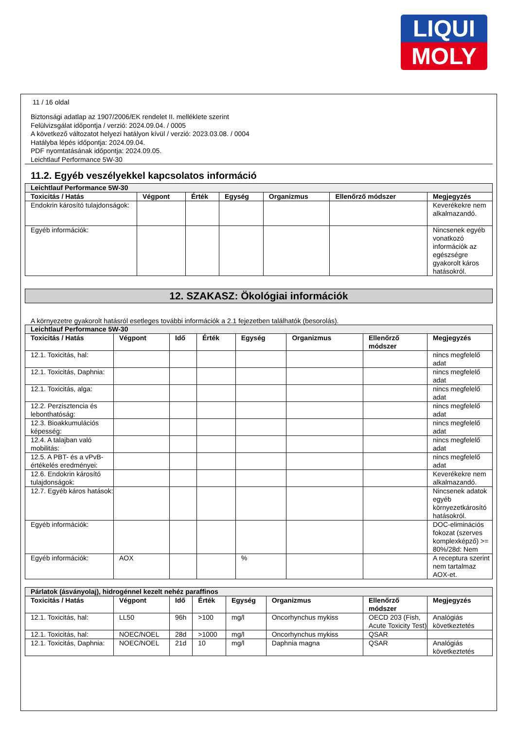LIQUI
MOLY
11 / 16 oldal
Biztonsági adatlap az 1907/2006/EK rendelet II. melléklete szerint
Felülvizsgálat időpontja / verzió: 2024.09.04. / 0005
A következő változatot helyezi hatályon kívül / verzió: 2023.03.08. / 0004
Hatályba lépés időpontja: 2024.09.04.
PDF nyomtatásának időpontja: 2024.09.05.
Leichtlauf Performance 5W-30
11.2. Egyéb veszélyekkel kapcsolatos információ
| Leichtlauf Performance 5W-30 | | | | | | |
| Toxicitás / Hatás | Végpont | Érték | Egység | Organizmus | Ellenőrző módszer | Megjegyzés |
| Endokrin károsító tulajdonságok: | | | | | | Keverékekre nem alkalmazandó. |
| Egyéb információk: | | | | | | Nincsenek egyéb vonatkozó információk az egészségre gyakorolt káros hatásokról. |
12. SZAKASZ: Ökológiai információk
A környezetre gyakorolt hatásról esetleges további információk a 2.1 fejezetben találhatók (besorolás).
| Leichtlauf Performance 5W-30 | | | | | | | |
| Toxicitás / Hatás | Végpont | Idő | Érték | Egység | Organizmus | Ellenőrző módszer | Megjegyzés |
| 12.1. Toxicitás, hal: | | | | | | | nincs megfelelő adat |
| 12.1. Toxicitás, Daphnia: | | | | | | | nincs megfelelő adat |
| 12.1. Toxicitás, alga: | | | | | | | nincs megfelelő adat |
| 12.2. Perzisztencia és lebonthatóság: | | | | | | | nincs megfelelő adat |
| 12.3. Bioakkumulációs képesség: | | | | | | | nincs megfelelő adat |
| 12.4. A talajban való mobilitás: | | | | | | | nincs megfelelő adat |
| 12.5. A PBT- és a vPvB-értékelés eredményei: | | | | | | | nincs megfelelő adat |
| 12.6. Endokrin károsító tulajdonságok: | | | | | | | Keverékekre nem alkalmazandó. |
| 12.7. Egyéb káros hatások: | | | | | | | Nincsenek adatok egyéb környezetkárosító hatásokról. |
| Egyéb információk: | | | | | | | DOC-eliminációs fokozat (szerves komplexképző) >= 80%/28d: Nem |
| Egyéb információk: | AOX | | | % | | | A receptura szerint nem tartalmaz AOX-et. |
| Párlatok (ásványolaj), hidrogénnel kezelt nehéz paraffinos | | | | | | | |
| Toxicitás / Hatás | Végpont | Idő | Érték | Egység | Organizmus | Ellenőrző módszer | Megjegyzés |
| 12.1. Toxicitás, hal: | LL50 | 96h | >100 | mg/l | Oncorhynchus mykiss | OECD 203 (Fish, Acute Toxicity Test) | Analógiás következtetés |
| 12.1. Toxicitás, hal: | NOEC/NOEL | 28d | >1000 | mg/l | Oncorhynchus mykiss | QSAR | |
| 12.1. Toxicitás, Daphnia: | NOEC/NOEL | 21d | 10 | mg/l | Daphnia magna | QSAR | Analógiás következtetés |